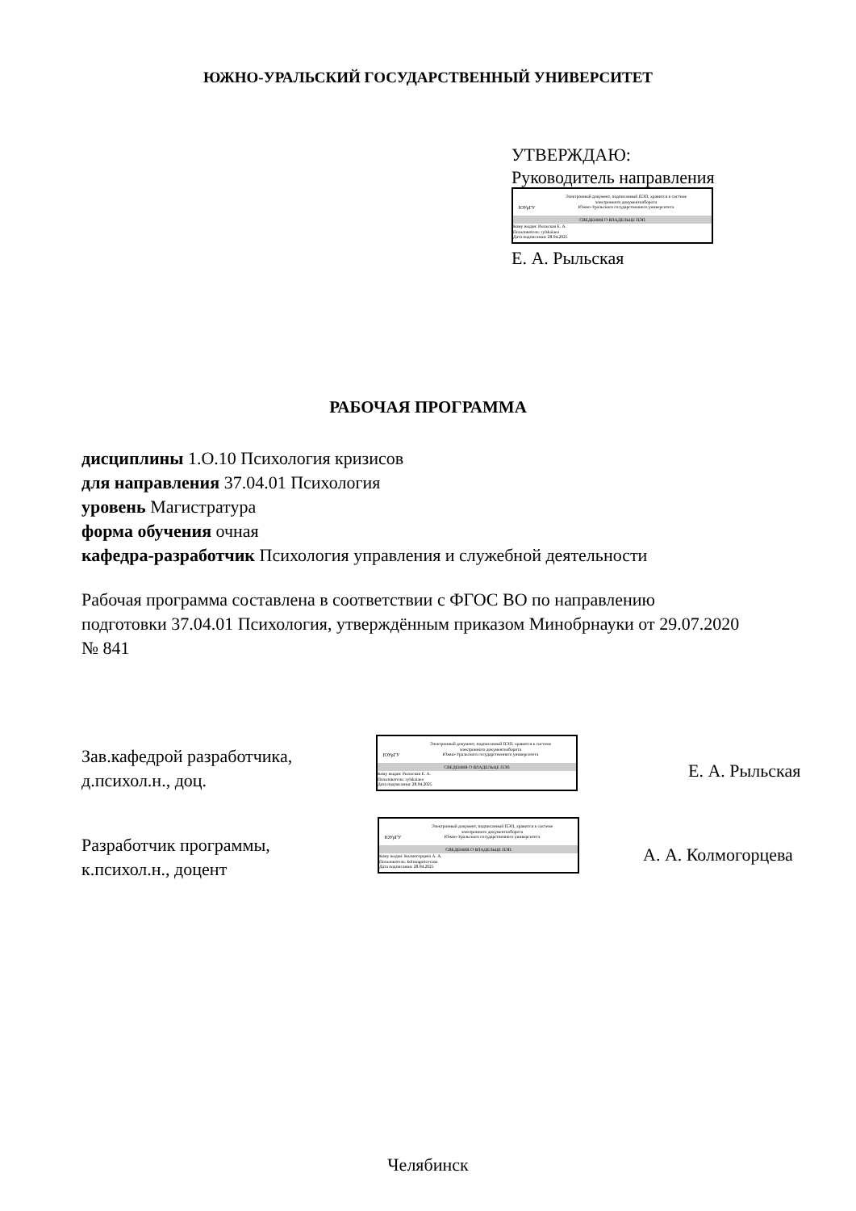ЮЖНО-УРАЛЬСКИЙ ГОСУДАРСТВЕННЫЙ УНИВЕРСИТЕТ
УТВЕРЖДАЮ:
Руководитель направления
ЮУрГУ
Электронный документ, подписанный ПЭП, хранится в системе
электронного документооборота
Южно-Уральского государственного университета
СВЕДЕНИЯ О ВЛАДЕЛЬЦЕ ПЭП
Кому выдан: Рыльская Е. А.
Пользователь: rylskaiaea
Дата подписания: 28.04.2025
Е. А. Рыльская
РАБОЧАЯ ПРОГРАММА
дисциплины 1.О.10 Психология кризисов
для направления 37.04.01 Психология
уровень Магистратура
форма обучения очная
кафедра-разработчик Психология управления и служебной деятельности
Рабочая программа составлена в соответствии с ФГОС ВО по направлению подготовки 37.04.01 Психология, утверждённым приказом Минобрнауки от 29.07.2020 № 841
Зав.кафедрой разработчика,
д.психол.н., доц.
ЮУрГУ
Электронный документ, подписанный ПЭП, хранится в системе
электронного документооборота
Южно-Уральского государственного университета
СВЕДЕНИЯ О ВЛАДЕЛЬЦЕ ПЭП
Кому выдан: Рыльская Е. А.
Пользователь: rylskaiaea
Дата подписания: 28.04.2025
Е. А. Рыльская
Разработчик программы,
к.психол.н., доцент
ЮУрГУ
Электронный документ, подписанный ПЭП, хранится в системе
электронного документооборота
Южно-Уральского государственного университета
СВЕДЕНИЯ О ВЛАДЕЛЬЦЕ ПЭП
Кому выдан: Колмогорцева А. А.
Пользователь: kolmogortcevaaa
Дата подписания: 28.04.2025
А. А. Колмогорцева
Челябинск